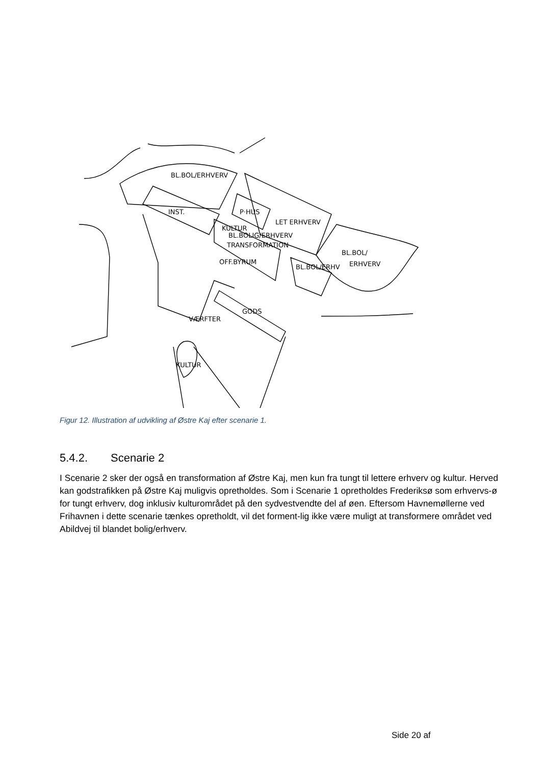BL.BOL/ERHVERV
INST.
P·HUS
LET ERHVERV
KULTUR
BL.BOLIG/ERHVERV
TRANSFORMATION
OFF.BYRUM
BL.BOL/ERHV
BL.BOL/
ERHVERV
VÆRFTER
GODS
KULTUR
Figur 12. Illustration af udvikling af Østre Kaj efter scenarie 1.
5.4.2. Scenarie 2
I Scenarie 2 sker der også en transformation af Østre Kaj, men kun fra tungt til lettere erhverv og kultur. Herved kan godstrafikken på Østre Kaj muligvis opretholdes. Som i Scenarie 1 opretholdes Frederiksø som erhvervs-ø for tungt erhverv, dog inklusiv kulturområdet på den sydvestvendte del af øen. Eftersom Havnemøllerne ved Frihavnen i dette scenarie tænkes opretholdt, vil det forment-lig ikke være muligt at transformere området ved Abildvej til blandet bolig/erhverv.
Side 20 af